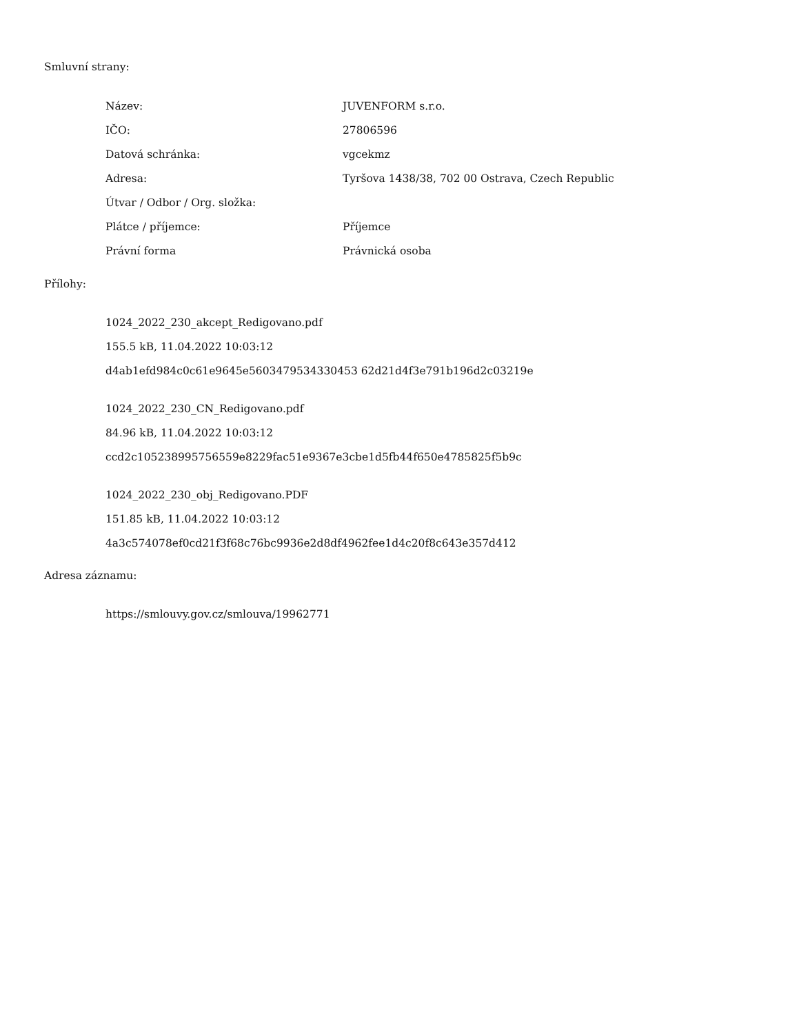Smluvní strany:
| Název: | JUVENFORM s.r.o. |
| IČO: | 27806596 |
| Datová schránka: | vgcekmz |
| Adresa: | Tyršova 1438/38, 702 00 Ostrava, Czech Republic |
| Útvar / Odbor / Org. složka: | |
| Plátce / příjemce: | Příjemce |
| Právní forma | Právnická osoba |
Přílohy:
1024_2022_230_akcept_Redigovano.pdf
155.5 kB, 11.04.2022 10:03:12
d4ab1efd984c0c61e9645e5603479534330453 62d21d4f3e791b196d2c03219e
1024_2022_230_CN_Redigovano.pdf
84.96 kB, 11.04.2022 10:03:12
ccd2c105238995756559e8229fac51e9367e3cbe1d5fb44f650e4785825f5b9c
1024_2022_230_obj_Redigovano.PDF
151.85 kB, 11.04.2022 10:03:12
4a3c574078ef0cd21f3f68c76bc9936e2d8df4962fee1d4c20f8c643e357d412
Adresa záznamu:
https://smlouvy.gov.cz/smlouva/19962771